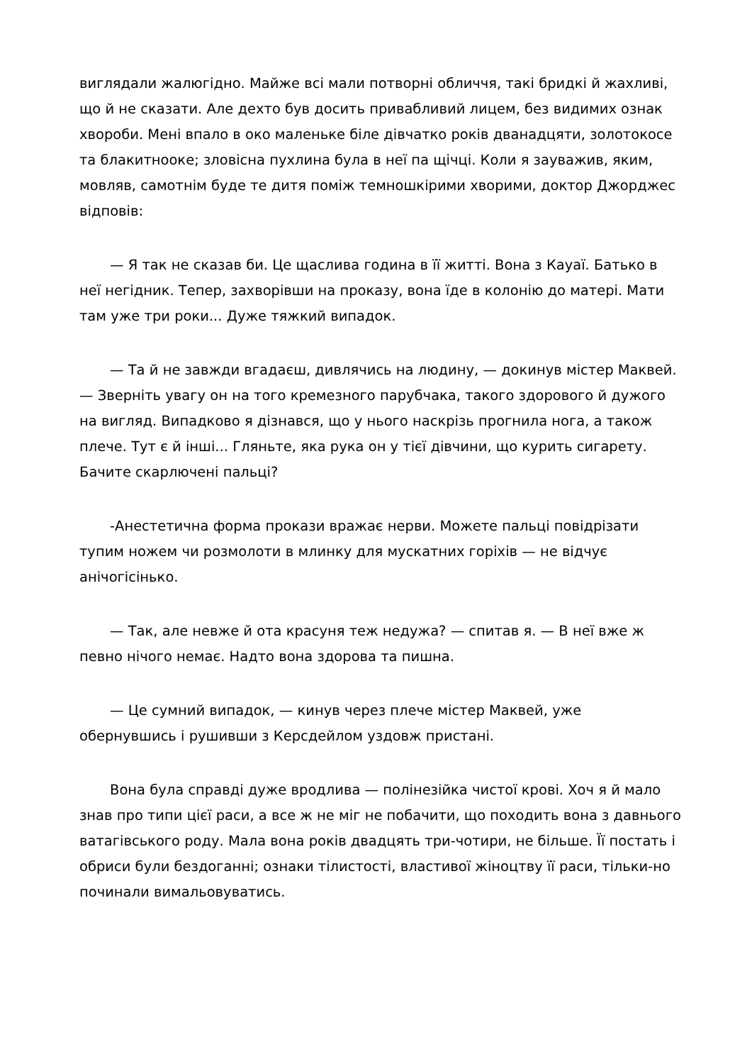виглядали жалюгідно. Майже всі мали потворні обличчя, такі бридкі й жахливі, що й не сказати. Але дехто був досить привабливий лицем, без видимих ознак хвороби. Мені впало в око маленьке біле дівчатко років дванадцяти, золотокосе та блакитнооке; зловісна пухлина була в неї па щічці. Коли я зауважив, яким, мовляв, самотнім буде те дитя поміж темношкірими хворими, доктор Джорджес відповів:
— Я так не сказав би. Це щаслива година в її житті. Вона з Кауаї. Батько в неї негідник. Тепер, захворівши на проказу, вона їде в колонію до матері. Мати там уже три роки... Дуже тяжкий випадок.
— Та й не завжди вгадаєш, дивлячись на людину, — докинув містер Маквей. — Зверніть увагу он на того кремезного парубчака, такого здорового й дужого на вигляд. Випадково я дізнався, що у нього наскрізь прогнила нога, а також плече. Тут є й інші... Гляньте, яка рука он у тієї дівчини, що курить сигарету. Бачите скарлючені пальці?
-Анестетична форма прокази вражає нерви. Можете пальці повідрізати тупим ножем чи розмолоти в млинку для мускатних горіхів — не відчує анічогісінько.
— Так, але невже й ота красуня теж недужа? — спитав я. — В неї вже ж певно нічого немає. Надто вона здорова та пишна.
— Це сумний випадок, — кинув через плече містер Маквей, уже обернувшись і рушивши з Керсдейлом уздовж пристані.
Вона була справді дуже вродлива — полінезійка чистої крові. Хоч я й мало знав про типи цієї раси, а все ж не міг не побачити, що походить вона з давнього ватагівського роду. Мала вона років двадцять три-чотири, не більше. Її постать і обриси були бездоганні; ознаки тілистості, властивої жіноцтву її раси, тільки-но починали вимальовуватись.